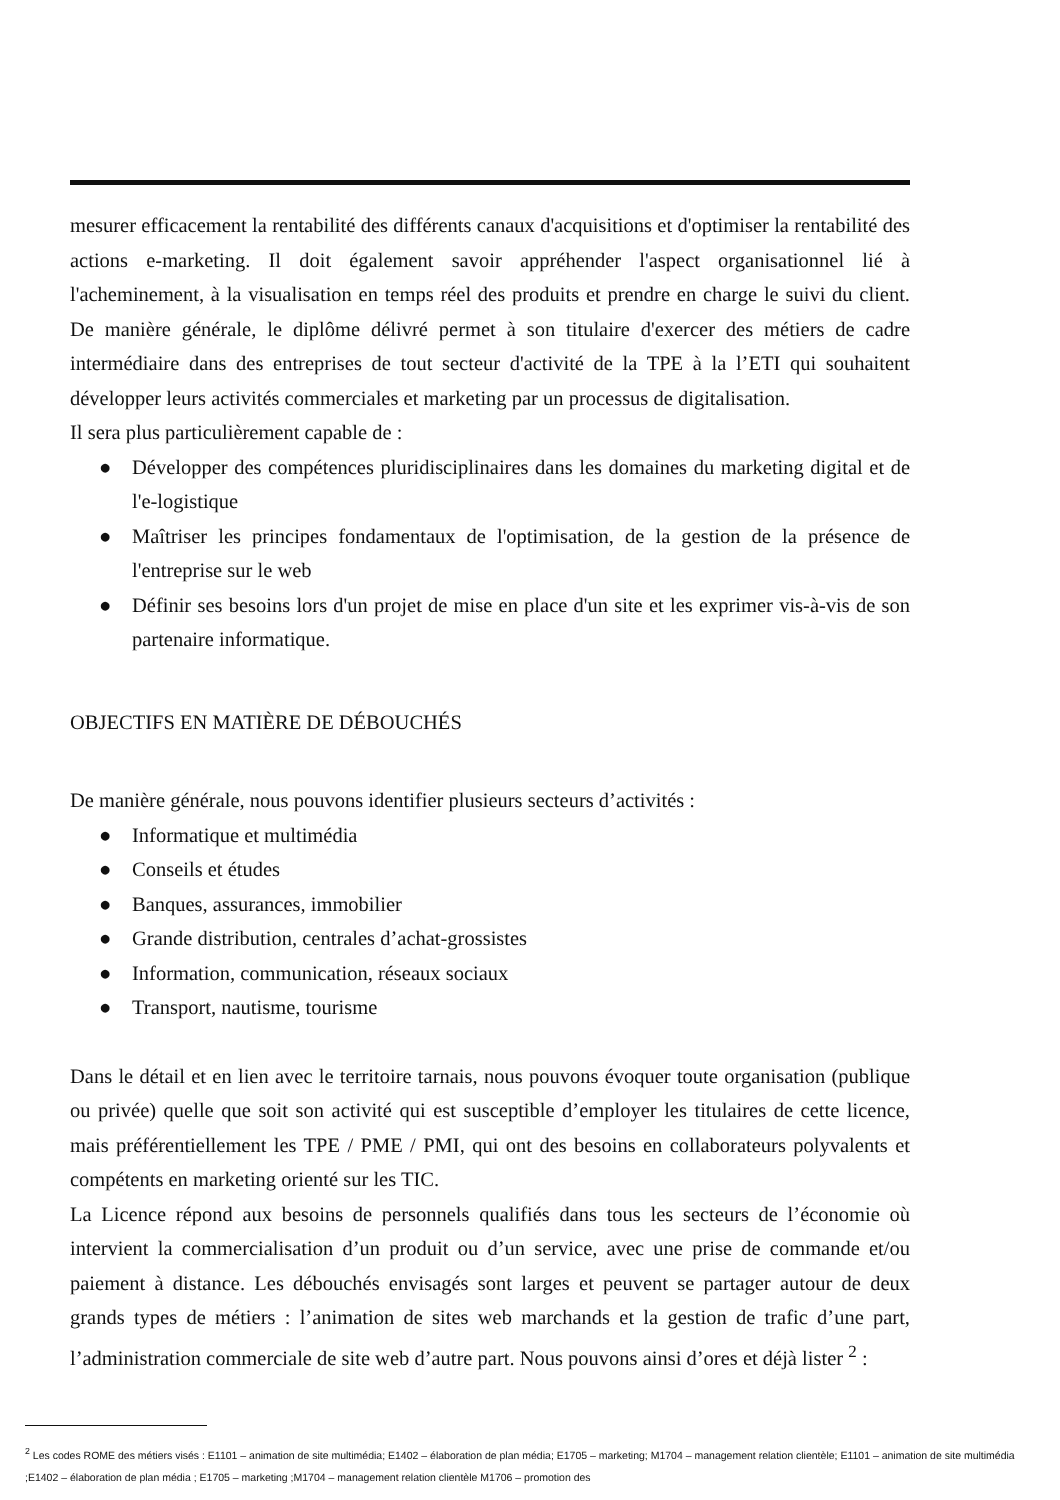mesurer efficacement la rentabilité des différents canaux d'acquisitions et d'optimiser la rentabilité des actions e-marketing. Il doit également savoir appréhender l'aspect organisationnel lié à l'acheminement, à la visualisation en temps réel des produits et prendre en charge le suivi du client. De manière générale, le diplôme délivré permet à son titulaire d'exercer des métiers de cadre intermédiaire dans des entreprises de tout secteur d'activité de la TPE à la l’ETI qui souhaitent développer leurs activités commerciales et marketing par un processus de digitalisation.
Il sera plus particulièrement capable de :
● Développer des compétences pluridisciplinaires dans les domaines du marketing digital et de l'e-logistique
● Maîtriser les principes fondamentaux de l'optimisation, de la gestion de la présence de l'entreprise sur le web
● Définir ses besoins lors d'un projet de mise en place d'un site et les exprimer vis-à-vis de son partenaire informatique.
OBJECTIFS EN MATIÈRE DE DÉBOUCHÉS
De manière générale, nous pouvons identifier plusieurs secteurs d’activités :
● Informatique et multimédia
● Conseils et études
● Banques, assurances, immobilier
● Grande distribution, centrales d’achat-grossistes
● Information, communication, réseaux sociaux
● Transport, nautisme, tourisme
Dans le détail et en lien avec le territoire tarnais, nous pouvons évoquer toute organisation (publique ou privée) quelle que soit son activité qui est susceptible d’employer les titulaires de cette licence, mais préférentiellement les TPE / PME / PMI, qui ont des besoins en collaborateurs polyvalents et compétents en marketing orienté sur les TIC.
La Licence répond aux besoins de personnels qualifiés dans tous les secteurs de l’économie où intervient la commercialisation d’un produit ou d’un service, avec une prise de commande et/ou paiement à distance. Les débouchés envisagés sont larges et peuvent se partager autour de deux grands types de métiers : l’animation de sites web marchands et la gestion de trafic d’une part, l’administration commerciale de site web d’autre part. Nous pouvons ainsi d’ores et déjà lister <sup>2</sup> :
<sup>2</sup> Les codes ROME des métiers visés : E1101 – animation de site multimédia; E1402 – élaboration de plan média; E1705 – marketing; M1704 – management relation clientèle; E1101 – animation de site multimédia ;E1402 – élaboration de plan média ; E1705 – marketing ;M1704 – management relation clientèle M1706 – promotion des